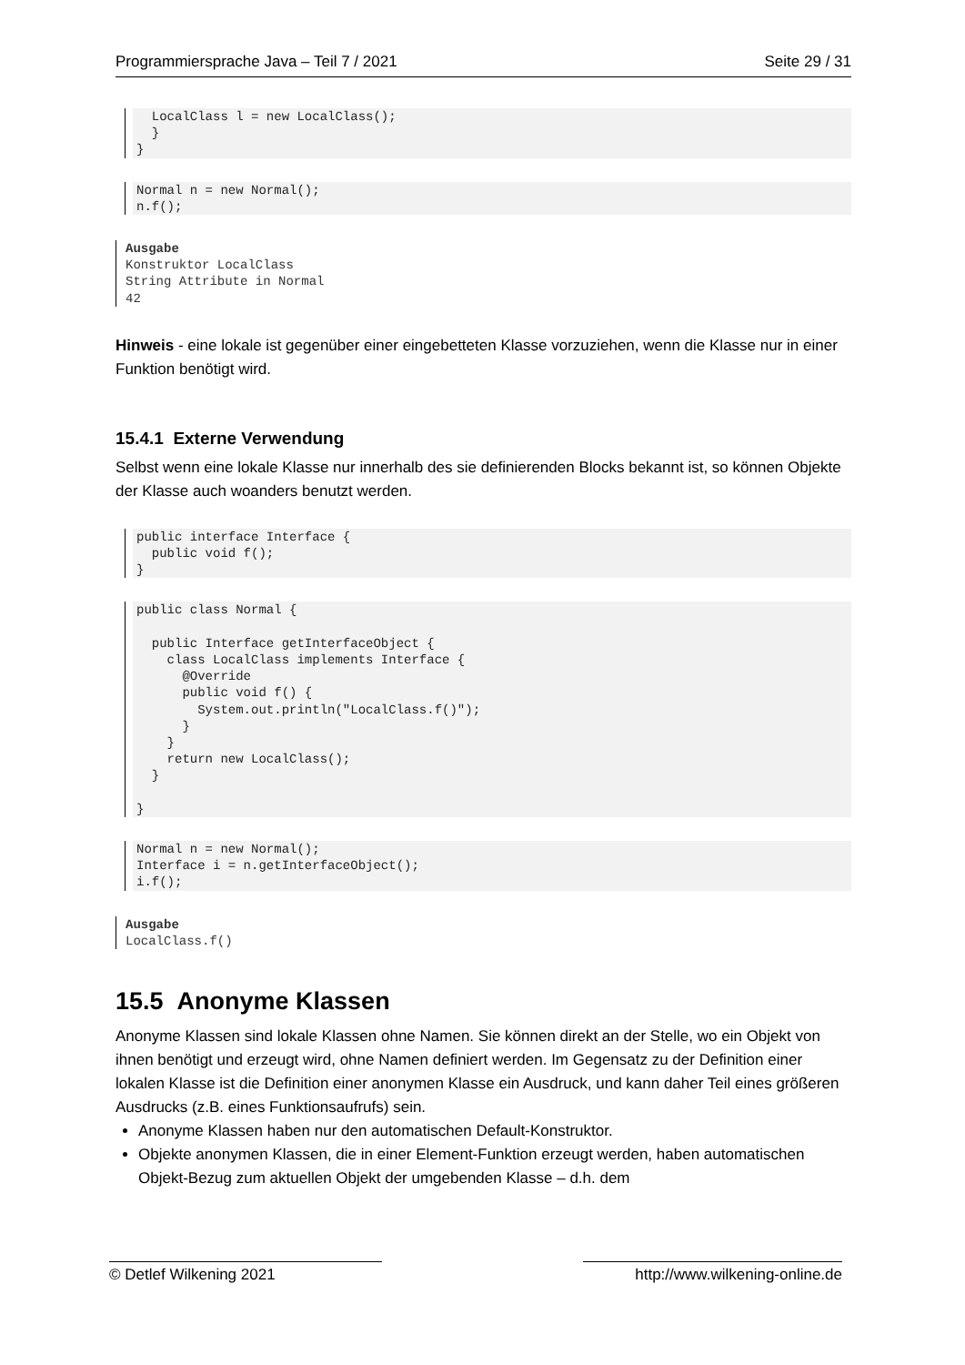Programmiersprache Java – Teil 7 / 2021 Seite 29 / 31
  LocalClass l = new LocalClass();
  }
}
Normal n = new Normal();
n.f();
Ausgabe Konstruktor LocalClass String Attribute in Normal 42
Hinweis - eine lokale ist gegenüber einer eingebetteten Klasse vorzuziehen, wenn die Klasse nur in einer Funktion benötigt wird.
15.4.1 Externe Verwendung
Selbst wenn eine lokale Klasse nur innerhalb des sie definierenden Blocks bekannt ist, so können Objekte der Klasse auch woanders benutzt werden.
public interface Interface {
  public void f();
}
public class Normal {

  public Interface getInterfaceObject {
    class LocalClass implements Interface {
      @Override
      public void f() {
        System.out.println("LocalClass.f()");
      }
    }
    return new LocalClass();
  }

}
Normal n = new Normal();
Interface i = n.getInterfaceObject();
i.f();
Ausgabe LocalClass.f()
15.5 Anonyme Klassen
Anonyme Klassen sind lokale Klassen ohne Namen. Sie können direkt an der Stelle, wo ein Objekt von ihnen benötigt und erzeugt wird, ohne Namen definiert werden. Im Gegensatz zu der Definition einer lokalen Klasse ist die Definition einer anonymen Klasse ein Ausdruck, und kann daher Teil eines größeren Ausdrucks (z.B. eines Funktionsaufrufs) sein.
Anonyme Klassen haben nur den automatischen Default-Konstruktor.
Objekte anonymen Klassen, die in einer Element-Funktion erzeugt werden, haben automatischen Objekt-Bezug zum aktuellen Objekt der umgebenden Klasse – d.h. dem
© Detlef Wilkening 2021 http://www.wilkening-online.de